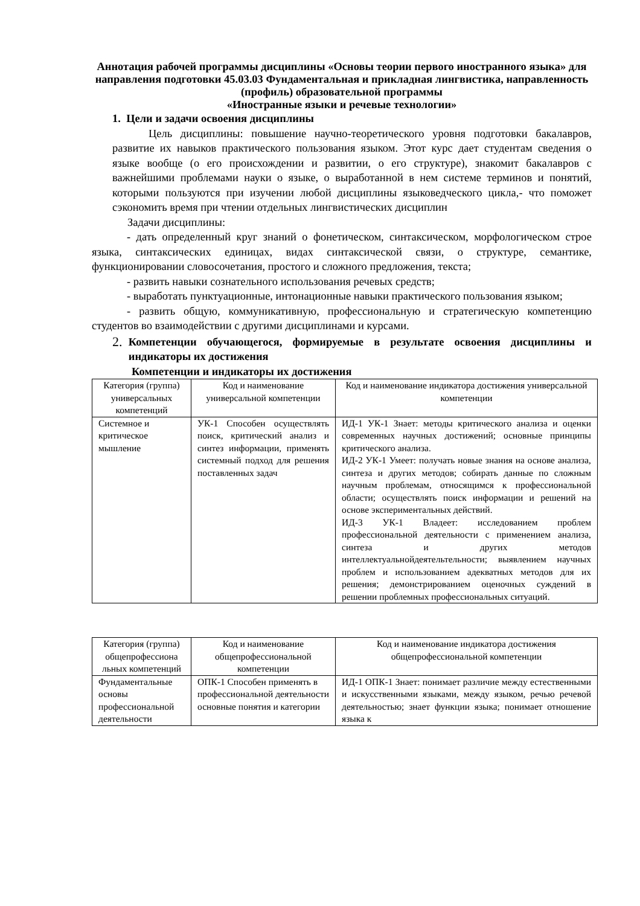Аннотация рабочей программы дисциплины «Основы теории первого иностранного языка» для направления подготовки 45.03.03 Фундаментальная и прикладная лингвистика, направленность (профиль) образовательной программы
«Иностранные языки и речевые технологии»
1. Цели и задачи освоения дисциплины
Цель дисциплины: повышение научно-теоретического уровня подготовки бакалавров, развитие их навыков практического пользования языком. Этот курс дает студентам сведения о языке вообще (о его происхождении и развитии, о его структуре), знакомит бакалавров с важнейшими проблемами науки о языке, о выработанной в нем системе терминов и понятий, которыми пользуются при изучении любой дисциплины языковедческого цикла,- что поможет сэкономить время при чтении отдельных лингвистических дисциплин
Задачи дисциплины:
- дать определенный круг знаний о фонетическом, синтаксическом, морфологическом строе языка, синтаксических единицах, видах синтаксической связи, о структуре, семантике, функционировании словосочетания, простого и сложного предложения, текста;
- развить навыки сознательного использования речевых средств;
- выработать пунктуационные, интонационные навыки практического пользования языком;
- развить общую, коммуникативную, профессиональную и стратегическую компетенцию студентов во взаимодействии с другими дисциплинами и курсами.
2. Компетенции обучающегося, формируемые в результате освоения дисциплины и индикаторы их достижения
Компетенции и индикаторы их достижения
| Категория (группа) универсальных компетенций | Код и наименование универсальной компетенции | Код и наименование индикатора достижения универсальной компетенции |
| --- | --- | --- |
| Системное и критическое мышление | УК-1 Способен осуществлять поиск, критический анализ и синтез информации, применять системный подход для решения поставленных задач | ИД-1 УК-1 Знает: методы критического анализа и оценки современных научных достижений; основные принципы критического анализа. ИД-2 УК-1 Умеет: получать новые знания на основе анализа, синтеза и других методов; собирать данные по сложным научным проблемам, относящимся к профессиональной области; осуществлять поиск информации и решений на основе экспериментальных действий. ИД-3 УК-1 Владеет: исследованием проблем профессиональной деятельности с применением анализа, синтеза и других методов интеллектуальнойдеятельтельности; выявлением научных проблем и использованием адекватных методов для их решения; демонстрированием оценочных суждений в решении проблемных профессиональных ситуаций. |
| Категория (группа) общепрофессиона льных компетенций | Код и наименование общепрофессиональной компетенции | Код и наименование индикатора достижения общепрофессиональной компетенции |
| --- | --- | --- |
| Фундаментальные основы профессиональной деятельности | ОПК-1 Способен применять в профессиональной деятельности основные понятия и категории | ИД-1 ОПК-1 Знает: понимает различие между естественными и искусственными языками, между языком, речью речевой деятельностью; знает функции языка; понимает отношение языка к |